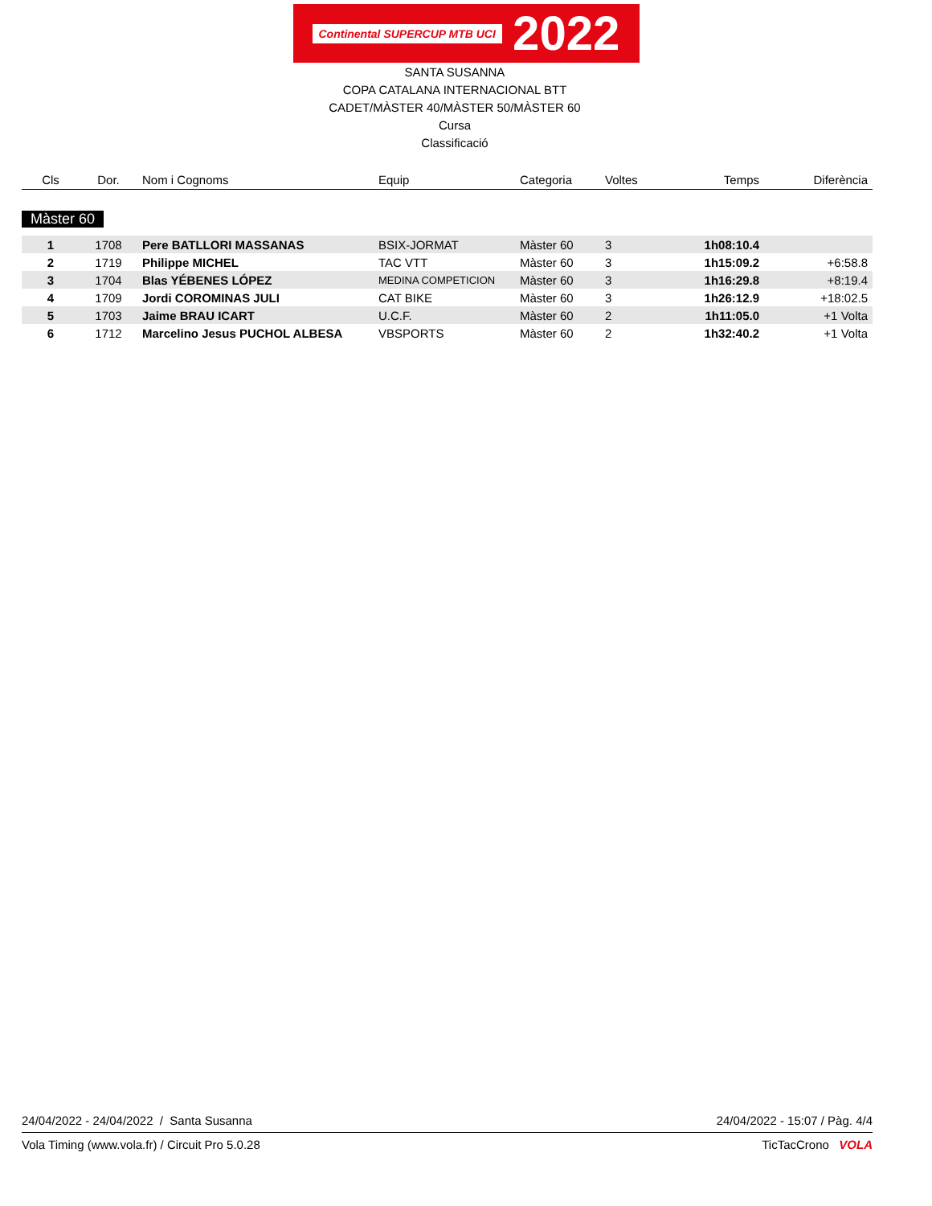Continental SUPERCUP MTB UCI
2022
SANTA SUSANNA
COPA CATALANA INTERNACIONAL BTT
CADET/MÀSTER 40/MÀSTER 50/MÀSTER 60
Cursa
Classificació
| Cls | Dor. | Nom i Cognoms | Equip | Categoria | Voltes | Temps | Diferència |
| --- | --- | --- | --- | --- | --- | --- | --- |
Màster 60
| 1 | 1708 | Pere BATLLORI MASSANAS | BSIX-JORMAT | Màster 60 | 3 | 1h08:10.4 | |
| 2 | 1719 | Philippe MICHEL | TAC VTT | Màster 60 | 3 | 1h15:09.2 | +6:58.8 |
| 3 | 1704 | Blas YÉBENES LÓPEZ | MEDINA COMPETICION | Màster 60 | 3 | 1h16:29.8 | +8:19.4 |
| 4 | 1709 | Jordi COROMINAS JULI | CAT BIKE | Màster 60 | 3 | 1h26:12.9 | +18:02.5 |
| 5 | 1703 | Jaime BRAU ICART | U.C.F. | Màster 60 | 2 | 1h11:05.0 | +1 Volta |
| 6 | 1712 | Marcelino Jesus PUCHOL ALBESA | VBSPORTS | Màster 60 | 2 | 1h32:40.2 | +1 Volta |
24/04/2022 - 24/04/2022 / Santa Susanna 24/04/2022 - 15:07 / Pàg. 4/4
Vola Timing (www.vola.fr) / Circuit Pro 5.0.28 TicTacCrono VOLA